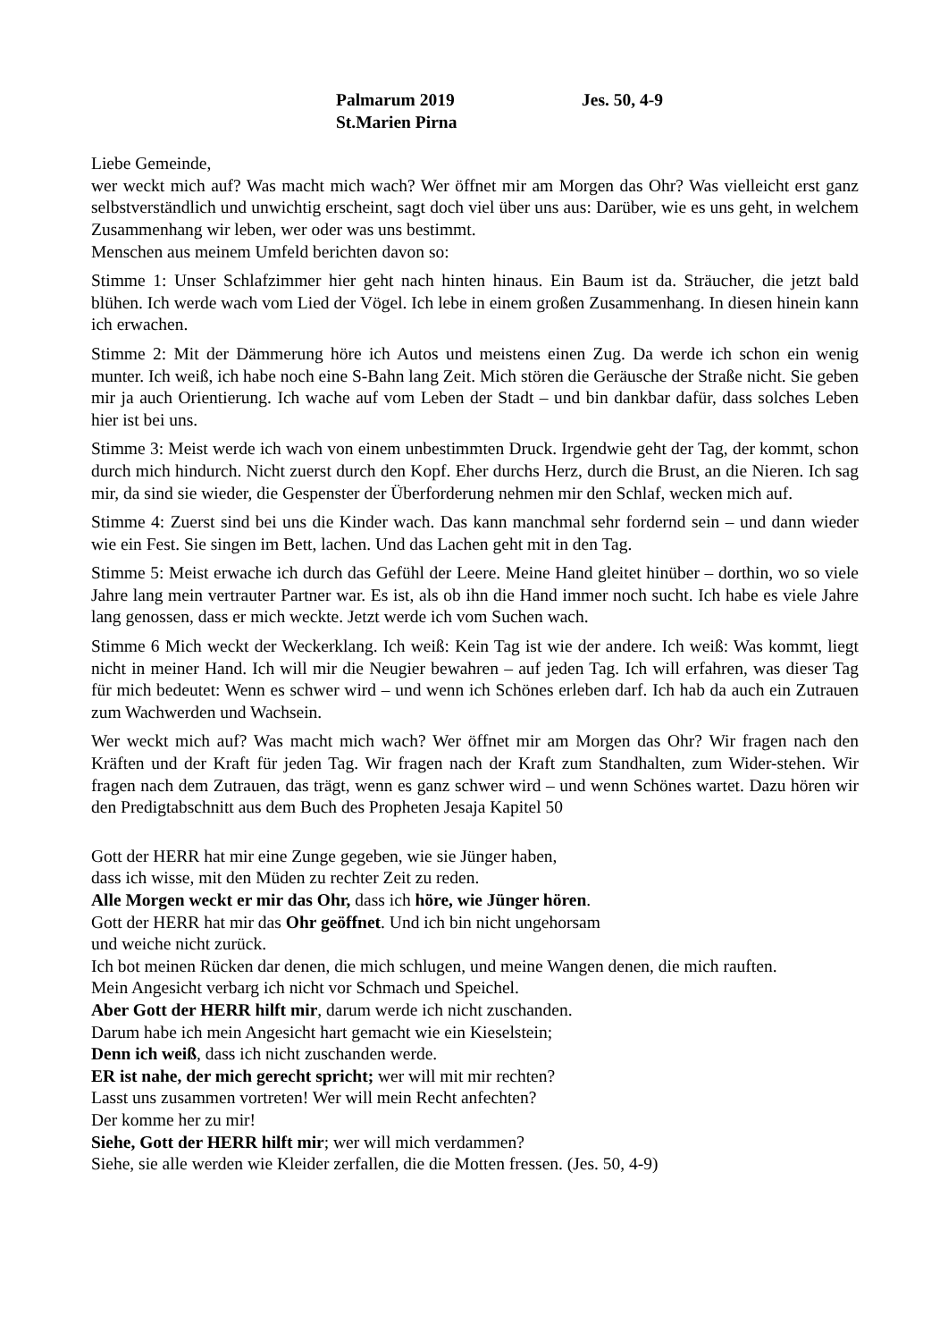Palmarum 2019 Jes. 50, 4-9
St.Marien Pirna
Liebe Gemeinde,
wer weckt mich auf? Was macht mich wach? Wer öffnet mir am Morgen das Ohr? Was vielleicht erst ganz selbstverständlich und unwichtig erscheint, sagt doch viel über uns aus: Darüber, wie es uns geht, in welchem Zusammenhang wir leben, wer oder was uns bestimmt.
Menschen aus meinem Umfeld berichten davon so:
Stimme 1: Unser Schlafzimmer hier geht nach hinten hinaus. Ein Baum ist da. Sträucher, die jetzt bald blühen. Ich werde wach vom Lied der Vögel. Ich lebe in einem großen Zusammenhang. In diesen hinein kann ich erwachen.
Stimme 2: Mit der Dämmerung höre ich Autos und meistens einen Zug. Da werde ich schon ein wenig munter. Ich weiß, ich habe noch eine S-Bahn lang Zeit. Mich stören die Geräusche der Straße nicht. Sie geben mir ja auch Orientierung. Ich wache auf vom Leben der Stadt – und bin dankbar dafür, dass solches Leben hier ist bei uns.
Stimme 3: Meist werde ich wach von einem unbestimmten Druck. Irgendwie geht der Tag, der kommt, schon durch mich hindurch. Nicht zuerst durch den Kopf. Eher durchs Herz, durch die Brust, an die Nieren. Ich sag mir, da sind sie wieder, die Gespenster der Überforderung nehmen mir den Schlaf, wecken mich auf.
Stimme 4: Zuerst sind bei uns die Kinder wach. Das kann manchmal sehr fordernd sein – und dann wieder wie ein Fest. Sie singen im Bett, lachen. Und das Lachen geht mit in den Tag.
Stimme 5: Meist erwache ich durch das Gefühl der Leere. Meine Hand gleitet hinüber – dorthin, wo so viele Jahre lang mein vertrauter Partner war. Es ist, als ob ihn die Hand immer noch sucht. Ich habe es viele Jahre lang genossen, dass er mich weckte. Jetzt werde ich vom Suchen wach.
Stimme 6 Mich weckt der Weckerklang. Ich weiß: Kein Tag ist wie der andere. Ich weiß: Was kommt, liegt nicht in meiner Hand. Ich will mir die Neugier bewahren – auf jeden Tag. Ich will erfahren, was dieser Tag für mich bedeutet: Wenn es schwer wird – und wenn ich Schönes erleben darf. Ich hab da auch ein Zutrauen zum Wachwerden und Wachsein.
Wer weckt mich auf? Was macht mich wach? Wer öffnet mir am Morgen das Ohr? Wir fragen nach den Kräften und der Kraft für jeden Tag. Wir fragen nach der Kraft zum Standhalten, zum Wider-stehen. Wir fragen nach dem Zutrauen, das trägt, wenn es ganz schwer wird – und wenn Schönes wartet. Dazu hören wir den Predigtabschnitt aus dem Buch des Propheten Jesaja Kapitel 50
Gott der HERR hat mir eine Zunge gegeben, wie sie Jünger haben,
dass ich wisse, mit den Müden zu rechter Zeit zu reden.
Alle Morgen weckt er mir das Ohr, dass ich höre, wie Jünger hören.
Gott der HERR hat mir das Ohr geöffnet. Und ich bin nicht ungehorsam
und weiche nicht zurück.
Ich bot meinen Rücken dar denen, die mich schlugen, und meine Wangen denen, die mich rauften.
Mein Angesicht verbarg ich nicht vor Schmach und Speichel.
Aber Gott der HERR hilft mir, darum werde ich nicht zuschanden.
Darum habe ich mein Angesicht hart gemacht wie ein Kieselstein;
Denn ich weiß, dass ich nicht zuschanden werde.
ER ist nahe, der mich gerecht spricht; wer will mit mir rechten?
Lasst uns zusammen vortreten! Wer will mein Recht anfechten?
Der komme her zu mir!
Siehe, Gott der HERR hilft mir; wer will mich verdammen?
Siehe, sie alle werden wie Kleider zerfallen, die die Motten fressen. (Jes. 50, 4-9)